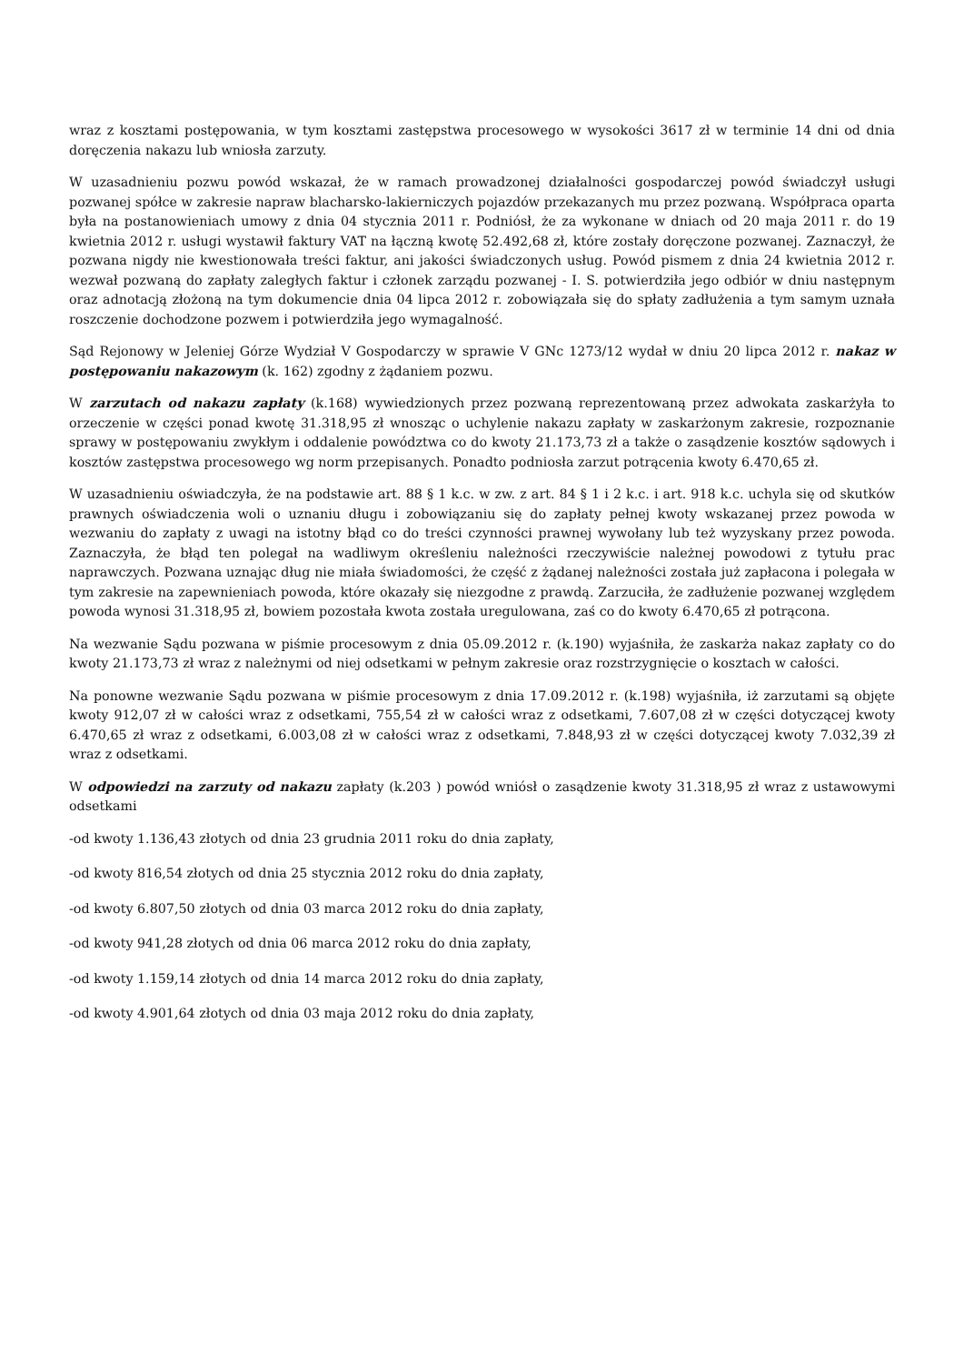wraz z kosztami postępowania, w tym kosztami zastępstwa procesowego w wysokości 3617 zł w terminie 14 dni od dnia doręczenia nakazu lub wniosła zarzuty.
W uzasadnieniu pozwu powód wskazał, że w ramach prowadzonej działalności gospodarczej powód świadczył usługi pozwanej spółce w zakresie napraw blacharsko-lakierniczych pojazdów przekazanych mu przez pozwaną. Współpraca oparta była na postanowieniach umowy z dnia 04 stycznia 2011 r. Podniósł, że za wykonane w dniach od 20 maja 2011 r. do 19 kwietnia 2012 r. usługi wystawił faktury VAT na łączną kwotę 52.492,68 zł, które zostały doręczone pozwanej. Zaznaczył, że pozwana nigdy nie kwestionowała treści faktur, ani jakości świadczonych usług. Powód pismem z dnia 24 kwietnia 2012 r. wezwał pozwaną do zapłaty zaległych faktur i członek zarządu pozwanej - I. S. potwierdziła jego odbiór w dniu następnym oraz adnotacją złożoną na tym dokumencie dnia 04 lipca 2012 r. zobowiązała się do spłaty zadłużenia a tym samym uznała roszczenie dochodzone pozwem i potwierdziła jego wymagalność.
Sąd Rejonowy w Jeleniej Górze Wydział V Gospodarczy w sprawie V GNc 1273/12 wydał w dniu 20 lipca 2012 r. nakaz w postępowaniu nakazowym (k. 162) zgodny z żądaniem pozwu.
W zarzutach od nakazu zapłaty (k.168) wywiedzionych przez pozwaną reprezentowaną przez adwokata zaskarżyła to orzeczenie w części ponad kwotę 31.318,95 zł wnosząc o uchylenie nakazu zapłaty w zaskarżonym zakresie, rozpoznanie sprawy w postępowaniu zwykłym i oddalenie powództwa co do kwoty 21.173,73 zł a także o zasądzenie kosztów sądowych i kosztów zastępstwa procesowego wg norm przepisanych. Ponadto podniosła zarzut potrącenia kwoty 6.470,65 zł.
W uzasadnieniu oświadczyła, że na podstawie art. 88 § 1 k.c. w zw. z art. 84 § 1 i 2 k.c. i art. 918 k.c. uchyla się od skutków prawnych oświadczenia woli o uznaniu długu i zobowiązaniu się do zapłaty pełnej kwoty wskazanej przez powoda w wezwaniu do zapłaty z uwagi na istotny błąd co do treści czynności prawnej wywołany lub też wyzyskany przez powoda. Zaznaczyła, że błąd ten polegał na wadliwym określeniu należności rzeczywiście należnej powodowi z tytułu prac naprawczych. Pozwana uznając dług nie miała świadomości, że część z żądanej należności została już zapłacona i polegała w tym zakresie na zapewnieniach powoda, które okazały się niezgodne z prawdą. Zarzuciła, że zadłużenie pozwanej względem powoda wynosi 31.318,95 zł, bowiem pozostała kwota została uregulowana, zaś co do kwoty 6.470,65 zł potrącona.
Na wezwanie Sądu pozwana w piśmie procesowym z dnia 05.09.2012 r. (k.190) wyjaśniła, że zaskarża nakaz zapłaty co do kwoty 21.173,73 zł wraz z należnymi od niej odsetkami w pełnym zakresie oraz rozstrzygnięcie o kosztach w całości.
Na ponowne wezwanie Sądu pozwana w piśmie procesowym z dnia 17.09.2012 r. (k.198) wyjaśniła, iż zarzutami są objęte kwoty 912,07 zł w całości wraz z odsetkami, 755,54 zł w całości wraz z odsetkami, 7.607,08 zł w części dotyczącej kwoty 6.470,65 zł wraz z odsetkami, 6.003,08 zł w całości wraz z odsetkami, 7.848,93 zł w części dotyczącej kwoty 7.032,39 zł wraz z odsetkami.
W odpowiedzi na zarzuty od nakazu zapłaty (k.203 ) powód wniósł o zasądzenie kwoty 31.318,95 zł wraz z ustawowymi odsetkami
-od kwoty 1.136,43 złotych od dnia 23 grudnia 2011 roku do dnia zapłaty,
-od kwoty 816,54 złotych od dnia 25 stycznia 2012 roku do dnia zapłaty,
-od kwoty 6.807,50 złotych od dnia 03 marca 2012 roku do dnia zapłaty,
-od kwoty 941,28 złotych od dnia 06 marca 2012 roku do dnia zapłaty,
-od kwoty 1.159,14 złotych od dnia 14 marca 2012 roku do dnia zapłaty,
-od kwoty 4.901,64 złotych od dnia 03 maja 2012 roku do dnia zapłaty,